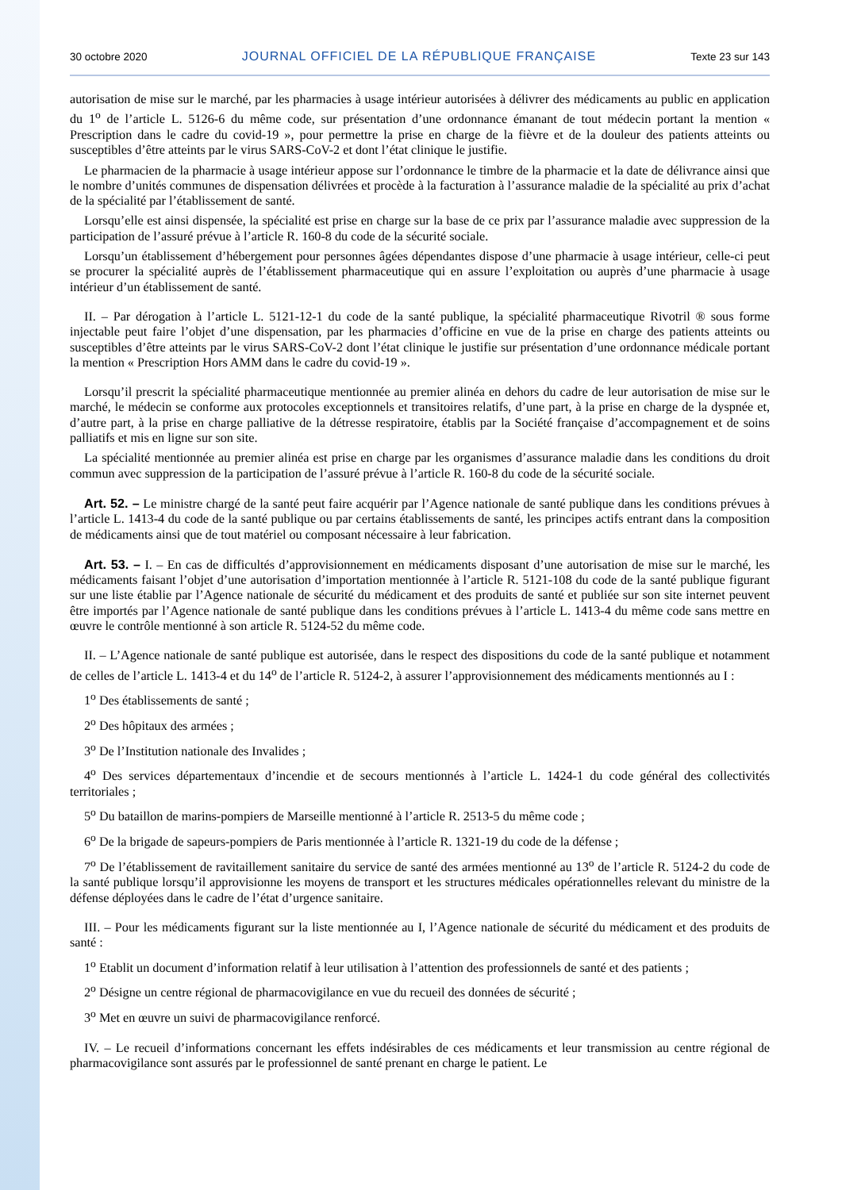30 octobre 2020 JOURNAL OFFICIEL DE LA RÉPUBLIQUE FRANÇAISE Texte 23 sur 143
autorisation de mise sur le marché, par les pharmacies à usage intérieur autorisées à délivrer des médicaments au public en application du 1<sup>o</sup> de l’article L. 5126-6 du même code, sur présentation d’une ordonnance émanant de tout médecin portant la mention « Prescription dans le cadre du covid-19 », pour permettre la prise en charge de la fièvre et de la douleur des patients atteints ou susceptibles d’être atteints par le virus SARS-CoV-2 et dont l’état clinique le justifie.
Le pharmacien de la pharmacie à usage intérieur appose sur l’ordonnance le timbre de la pharmacie et la date de délivrance ainsi que le nombre d’unités communes de dispensation délivrées et procède à la facturation à l’assurance maladie de la spécialité au prix d’achat de la spécialité par l’établissement de santé.
Lorsqu’elle est ainsi dispensée, la spécialité est prise en charge sur la base de ce prix par l’assurance maladie avec suppression de la participation de l’assuré prévue à l’article R. 160-8 du code de la sécurité sociale.
Lorsqu’un établissement d’hébergement pour personnes âgées dépendantes dispose d’une pharmacie à usage intérieur, celle-ci peut se procurer la spécialité auprès de l’établissement pharmaceutique qui en assure l’exploitation ou auprès d’une pharmacie à usage intérieur d’un établissement de santé.
II. – Par dérogation à l’article L. 5121-12-1 du code de la santé publique, la spécialité pharmaceutique Rivotril ® sous forme injectable peut faire l’objet d’une dispensation, par les pharmacies d’officine en vue de la prise en charge des patients atteints ou susceptibles d’être atteints par le virus SARS-CoV-2 dont l’état clinique le justifie sur présentation d’une ordonnance médicale portant la mention « Prescription Hors AMM dans le cadre du covid-19 ».
Lorsqu’il prescrit la spécialité pharmaceutique mentionnée au premier alinéa en dehors du cadre de leur autorisation de mise sur le marché, le médecin se conforme aux protocoles exceptionnels et transitoires relatifs, d’une part, à la prise en charge de la dyspnée et, d’autre part, à la prise en charge palliative de la détresse respiratoire, établis par la Société française d’accompagnement et de soins palliatifs et mis en ligne sur son site.
La spécialité mentionnée au premier alinéa est prise en charge par les organismes d’assurance maladie dans les conditions du droit commun avec suppression de la participation de l’assuré prévue à l’article R. 160-8 du code de la sécurité sociale.
Art. 52. – Le ministre chargé de la santé peut faire acquérir par l’Agence nationale de santé publique dans les conditions prévues à l’article L. 1413-4 du code de la santé publique ou par certains établissements de santé, les principes actifs entrant dans la composition de médicaments ainsi que de tout matériel ou composant nécessaire à leur fabrication.
Art. 53. – I. – En cas de difficultés d’approvisionnement en médicaments disposant d’une autorisation de mise sur le marché, les médicaments faisant l’objet d’une autorisation d’importation mentionnée à l’article R. 5121-108 du code de la santé publique figurant sur une liste établie par l’Agence nationale de sécurité du médicament et des produits de santé et publiée sur son site internet peuvent être importés par l’Agence nationale de santé publique dans les conditions prévues à l’article L. 1413-4 du même code sans mettre en œuvre le contrôle mentionné à son article R. 5124-52 du même code.
II. – L’Agence nationale de santé publique est autorisée, dans le respect des dispositions du code de la santé publique et notamment de celles de l’article L. 1413-4 et du 14<sup>o</sup> de l’article R. 5124-2, à assurer l’approvisionnement des médicaments mentionnés au I :
1<sup>o</sup> Des établissements de santé ;
2<sup>o</sup> Des hôpitaux des armées ;
3<sup>o</sup> De l’Institution nationale des Invalides ;
4<sup>o</sup> Des services départementaux d’incendie et de secours mentionnés à l’article L. 1424-1 du code général des collectivités territoriales ;
5<sup>o</sup> Du bataillon de marins-pompiers de Marseille mentionné à l’article R. 2513-5 du même code ;
6<sup>o</sup> De la brigade de sapeurs-pompiers de Paris mentionnée à l’article R. 1321-19 du code de la défense ;
7<sup>o</sup> De l’établissement de ravitaillement sanitaire du service de santé des armées mentionné au 13<sup>o</sup> de l’article R. 5124-2 du code de la santé publique lorsqu’il approvisionne les moyens de transport et les structures médicales opérationnelles relevant du ministre de la défense déployées dans le cadre de l’état d’urgence sanitaire.
III. – Pour les médicaments figurant sur la liste mentionnée au I, l’Agence nationale de sécurité du médicament et des produits de santé :
1<sup>o</sup> Etablit un document d’information relatif à leur utilisation à l’attention des professionnels de santé et des patients ;
2<sup>o</sup> Désigne un centre régional de pharmacovigilance en vue du recueil des données de sécurité ;
3<sup>o</sup> Met en œuvre un suivi de pharmacovigilance renforcé.
IV. – Le recueil d’informations concernant les effets indésirables de ces médicaments et leur transmission au centre régional de pharmacovigilance sont assurés par le professionnel de santé prenant en charge le patient. Le